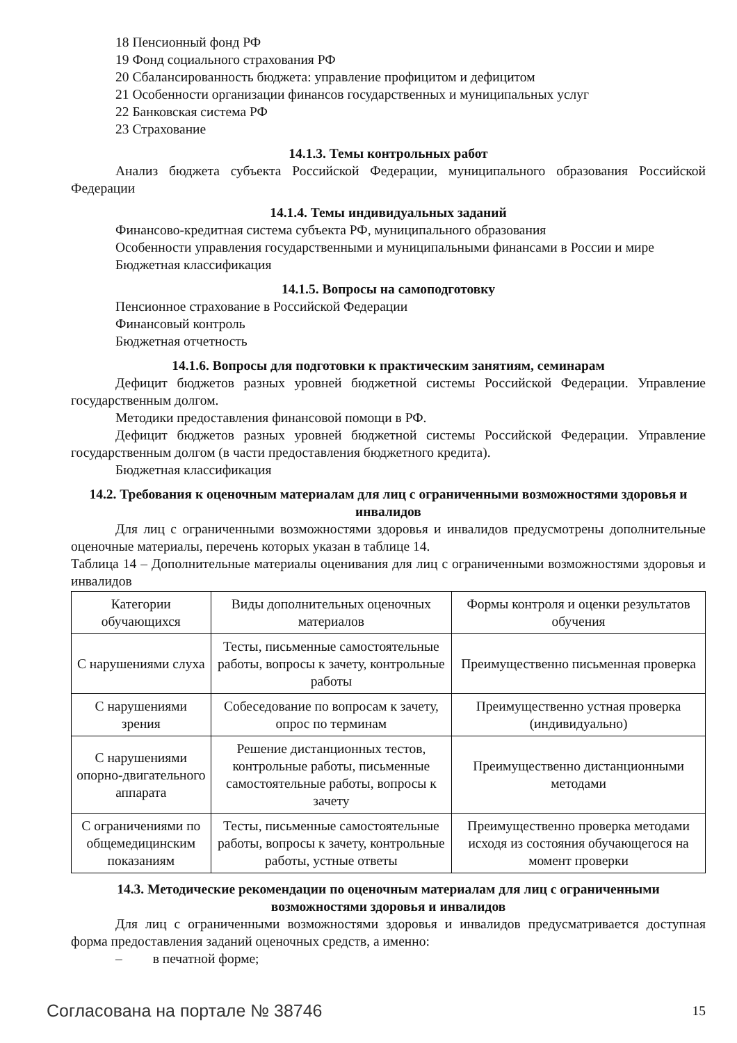18 Пенсионный фонд РФ
19 Фонд социального страхования РФ
20 Сбалансированность бюджета: управление профицитом и дефицитом
21 Особенности организации финансов государственных и муниципальных услуг
22 Банковская система РФ
23 Страхование
14.1.3. Темы контрольных работ
Анализ бюджета субъекта Российской Федерации, муниципального образования Российской Федерации
14.1.4. Темы индивидуальных заданий
Финансово-кредитная система субъекта РФ, муниципального образования
Особенности управления государственными и муниципальными финансами в России и мире
Бюджетная классификация
14.1.5. Вопросы на самоподготовку
Пенсионное страхование в Российской Федерации
Финансовый контроль
Бюджетная отчетность
14.1.6. Вопросы для подготовки к практическим занятиям, семинарам
Дефицит бюджетов разных уровней бюджетной системы Российской Федерации. Управление государственным долгом.
Методики предоставления финансовой помощи в РФ.
Дефицит бюджетов разных уровней бюджетной системы Российской Федерации. Управление государственным долгом (в части предоставления бюджетного кредита).
Бюджетная классификация
14.2. Требования к оценочным материалам для лиц с ограниченными возможностями здоровья и инвалидов
Для лиц с ограниченными возможностями здоровья и инвалидов предусмотрены дополнительные оценочные материалы, перечень которых указан в таблице 14.
Таблица 14 – Дополнительные материалы оценивания для лиц с ограниченными возможностями здоровья и инвалидов
| Категории обучающихся | Виды дополнительных оценочных материалов | Формы контроля и оценки результатов обучения |
| С нарушениями слуха | Тесты, письменные самостоятельные работы, вопросы к зачету, контрольные работы | Преимущественно письменная проверка |
| С нарушениями зрения | Собеседование по вопросам к зачету, опрос по терминам | Преимущественно устная проверка (индивидуально) |
| С нарушениями опорно-двигательного аппарата | Решение дистанционных тестов, контрольные работы, письменные самостоятельные работы, вопросы к зачету | Преимущественно дистанционными методами |
| С ограничениями по общемедицинским показаниям | Тесты, письменные самостоятельные работы, вопросы к зачету, контрольные работы, устные ответы | Преимущественно проверка методами исходя из состояния обучающегося на момент проверки |
14.3. Методические рекомендации по оценочным материалам для лиц с ограниченными возможностями здоровья и инвалидов
Для лиц с ограниченными возможностями здоровья и инвалидов предусматривается доступная форма предоставления заданий оценочных средств, а именно:
– в печатной форме;
Согласована на портале № 38746 15